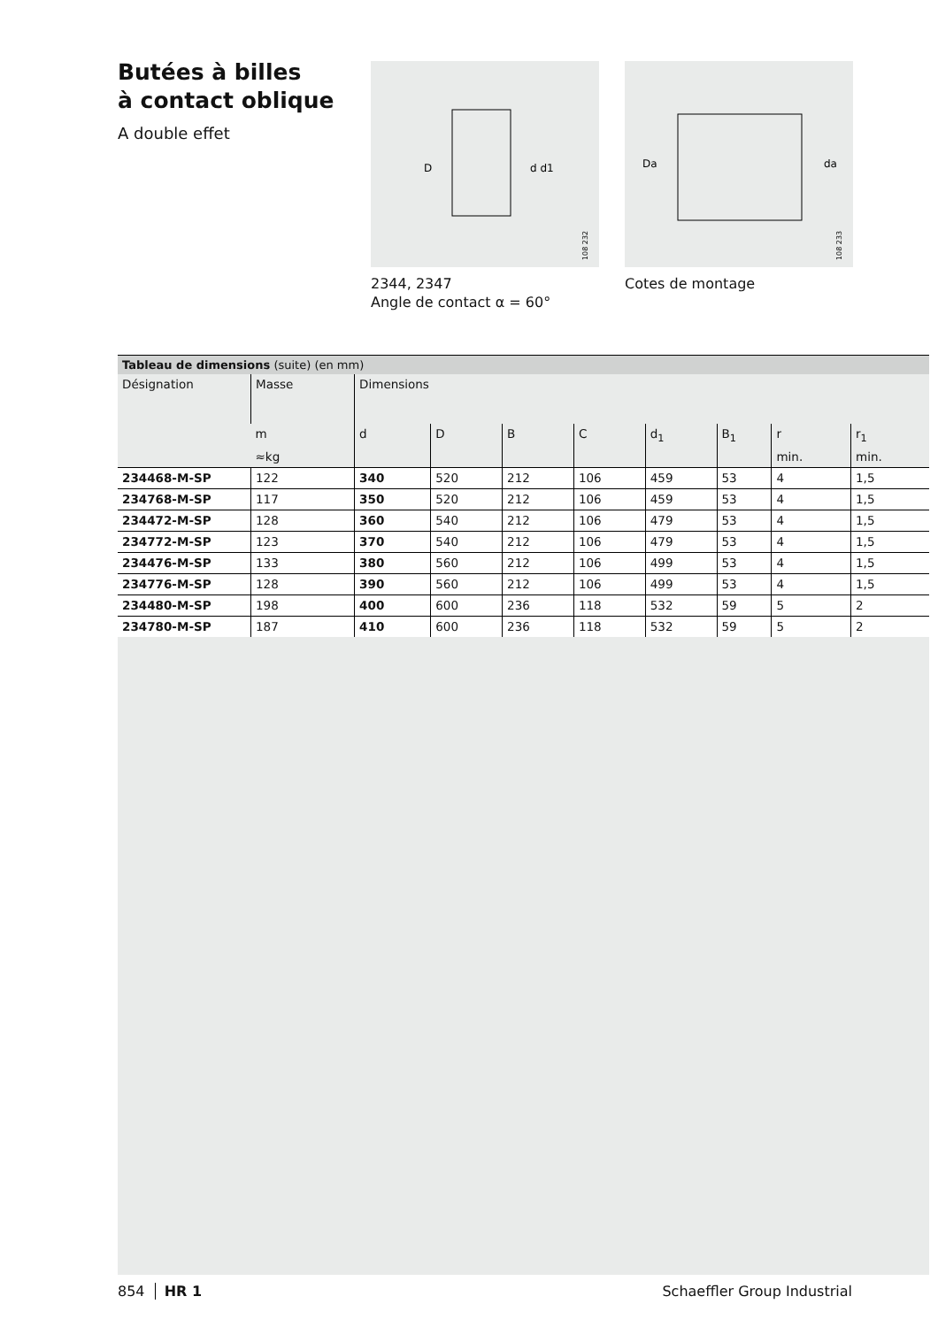Butées à billes
à contact oblique
A double effet
D
d d1
108 232
Da
da
108 233
2344, 2347
Angle de contact α = 60°
Cotes de montage
Tableau de dimensions (suite) (en mm)
| Désignation | Masse | Dimensions | | | | | | | |
| --- | --- | --- | --- | --- | --- | --- | --- | --- | --- |
| | m | d | D | B | C | d<sub>1</sub> | B<sub>1</sub> | r | r<sub>1</sub> |
| | ≈kg | | | | | | | min. | min. |
| 234468-M-SP | 122 | 340 | 520 | 212 | 106 | 459 | 53 | 4 | 1,5 |
| 234768-M-SP | 117 | 350 | 520 | 212 | 106 | 459 | 53 | 4 | 1,5 |
| 234472-M-SP | 128 | 360 | 540 | 212 | 106 | 479 | 53 | 4 | 1,5 |
| 234772-M-SP | 123 | 370 | 540 | 212 | 106 | 479 | 53 | 4 | 1,5 |
| 234476-M-SP | 133 | 380 | 560 | 212 | 106 | 499 | 53 | 4 | 1,5 |
| 234776-M-SP | 128 | 390 | 560 | 212 | 106 | 499 | 53 | 4 | 1,5 |
| 234480-M-SP | 198 | 400 | 600 | 236 | 118 | 532 | 59 | 5 | 2 |
| 234780-M-SP | 187 | 410 | 600 | 236 | 118 | 532 | 59 | 5 | 2 |
854 HR 1 Schaeffler Group Industrial